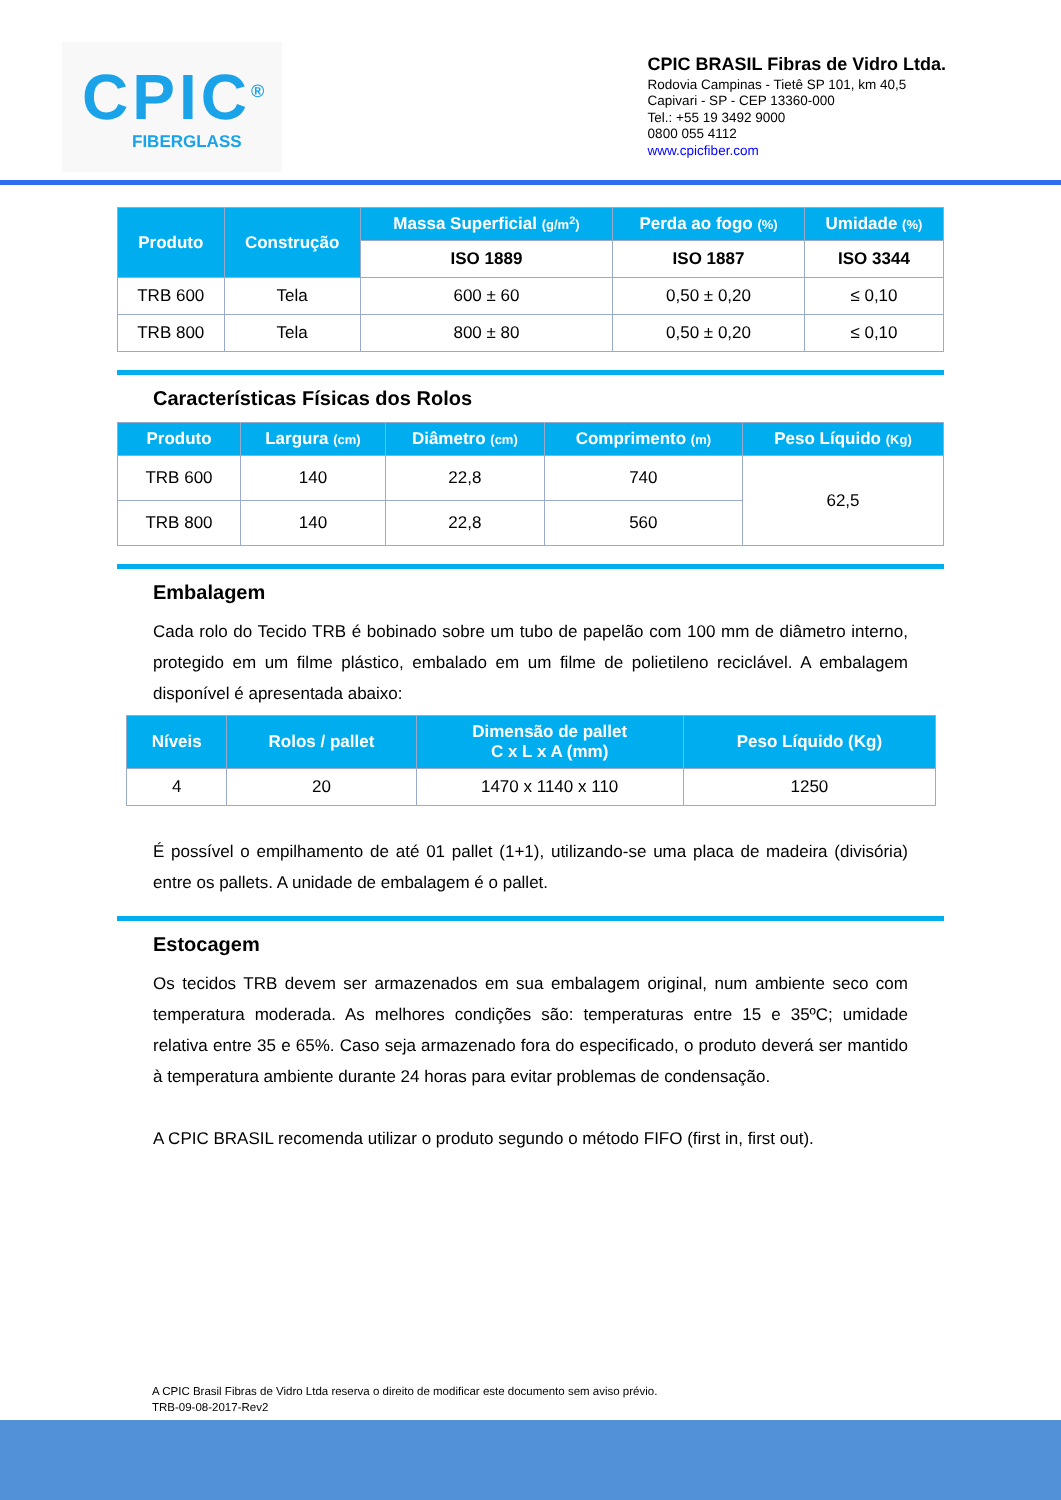CPIC<sup>®</sup>
FIBERGLASS
CPIC BRASIL Fibras de Vidro Ltda.
Rodovia Campinas - Tietê SP 101, km 40,5
Capivari - SP - CEP 13360-000
Tel.: +55 19 3492 9000
0800 055 4112
www.cpicfiber.com
| Produto | Construção | Massa Superficial (g/m<sup>2</sup>) | Perda ao fogo (%) | Umidade (%) |
| --- | --- | --- | --- | --- |
| | | ISO 1889 | ISO 1887 | ISO 3344 |
| TRB 600 | Tela | 600 ± 60 | 0,50 ± 0,20 | ≤ 0,10 |
| TRB 800 | Tela | 800 ± 80 | 0,50 ± 0,20 | ≤ 0,10 |
Características Físicas dos Rolos
| Produto | Largura (cm) | Diâmetro (cm) | Comprimento (m) | Peso Líquido (Kg) |
| --- | --- | --- | --- | --- |
| TRB 600 | 140 | 22,8 | 740 | 62,5 |
| TRB 800 | 140 | 22,8 | 560 | |
Embalagem
Cada rolo do Tecido TRB é bobinado sobre um tubo de papelão com 100 mm de diâmetro interno, protegido em um filme plástico, embalado em um filme de polietileno reciclável. A embalagem disponível é apresentada abaixo:
| Níveis | Rolos / pallet | Dimensão de pallet C x L x A (mm) | Peso Líquido (Kg) |
| --- | --- | --- | --- |
| 4 | 20 | 1470 x 1140 x 110 | 1250 |
É possível o empilhamento de até 01 pallet (1+1), utilizando-se uma placa de madeira (divisória) entre os pallets. A unidade de embalagem é o pallet.
Estocagem
Os tecidos TRB devem ser armazenados em sua embalagem original, num ambiente seco com temperatura moderada. As melhores condições são: temperaturas entre 15 e 35ºC; umidade relativa entre 35 e 65%. Caso seja armazenado fora do especificado, o produto deverá ser mantido à temperatura ambiente durante 24 horas para evitar problemas de condensação.
A CPIC BRASIL recomenda utilizar o produto segundo o método FIFO (first in, first out).
A CPIC Brasil Fibras de Vidro Ltda reserva o direito de modificar este documento sem aviso prévio.
TRB-09-08-2017-Rev2